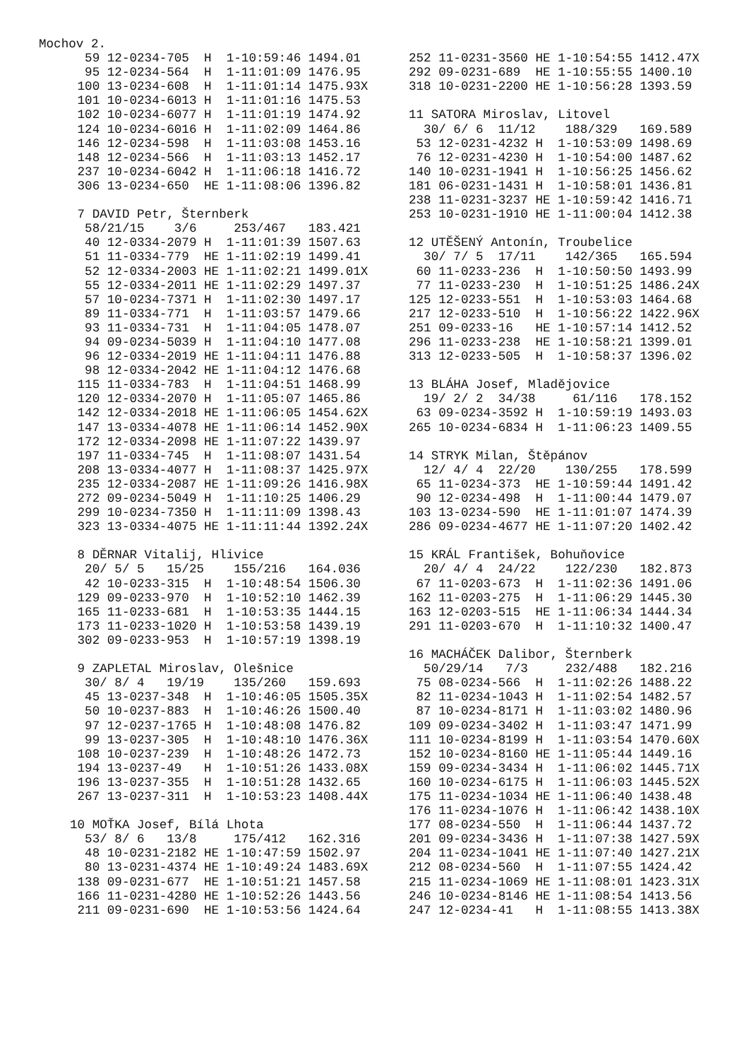Mochov 2.
  59 12-0234-705  H  1-10:59:46 1494.01
  95 12-0234-564  H  1-11:01:09 1476.95
 100 13-0234-608  H  1-11:01:14 1475.93X
 101 10-0234-6013 H  1-11:01:16 1475.53
 102 10-0234-6077 H  1-11:01:19 1474.92
 124 10-0234-6016 H  1-11:02:09 1464.86
 146 12-0234-598  H  1-11:03:08 1453.16
 148 12-0234-566  H  1-11:03:13 1452.17
 237 10-0234-6042 H  1-11:06:18 1416.72
 306 13-0234-650  HE 1-11:08:06 1396.82

 7 DAVID Petr, Šternberk
  58/21/15    3/6     253/467   183.421
  40 12-0334-2079 H  1-11:01:39 1507.63
  51 11-0334-779  HE 1-11:02:19 1499.41
  52 12-0334-2003 HE 1-11:02:21 1499.01X
  55 12-0334-2011 HE 1-11:02:29 1497.37
  57 10-0234-7371 H  1-11:02:30 1497.17
  89 11-0334-771  H  1-11:03:57 1479.66
  93 11-0334-731  H  1-11:04:05 1478.07
  94 09-0234-5039 H  1-11:04:10 1477.08
  96 12-0334-2019 HE 1-11:04:11 1476.88
  98 12-0334-2042 HE 1-11:04:12 1476.68
 115 11-0334-783  H  1-11:04:51 1468.99
 120 12-0334-2070 H  1-11:05:07 1465.86
 142 12-0334-2018 HE 1-11:06:05 1454.62X
 147 13-0334-4078 HE 1-11:06:14 1452.90X
 172 12-0334-2098 HE 1-11:07:22 1439.97
 197 11-0334-745  H  1-11:08:07 1431.54
 208 13-0334-4077 H  1-11:08:37 1425.97X
 235 12-0334-2087 HE 1-11:09:26 1416.98X
 272 09-0234-5049 H  1-11:10:25 1406.29
 299 10-0234-7350 H  1-11:11:09 1398.43
 323 13-0334-4075 HE 1-11:11:44 1392.24X

 8 DĚRNAR Vitalij, Hlivice
  20/ 5/ 5   15/25    155/216   164.036
  42 10-0233-315  H  1-10:48:54 1506.30
 129 09-0233-970  H  1-10:52:10 1462.39
 165 11-0233-681  H  1-10:53:35 1444.15
 173 11-0233-1020 H  1-10:53:58 1439.19
 302 09-0233-953  H  1-10:57:19 1398.19

 9 ZAPLETAL Miroslav, Olešnice
  30/ 8/ 4   19/19    135/260   159.693
  45 13-0237-348  H  1-10:46:05 1505.35X
  50 10-0237-883  H  1-10:46:26 1500.40
  97 12-0237-1765 H  1-10:48:08 1476.82
  99 13-0237-305  H  1-10:48:10 1476.36X
 108 10-0237-239  H  1-10:48:26 1472.73
 194 13-0237-49   H  1-10:51:26 1433.08X
 196 13-0237-355  H  1-10:51:28 1432.65
 267 13-0237-311  H  1-10:53:23 1408.44X

10 MOŤKA Josef, Bílá Lhota
  53/ 8/ 6   13/8     175/412   162.316
  48 10-0231-2182 HE 1-10:47:59 1502.97
  80 13-0231-4374 HE 1-10:49:24 1483.69X
 138 09-0231-677  HE 1-10:51:21 1457.58
 166 11-0231-4280 HE 1-10:52:26 1443.56
 211 09-0231-690  HE 1-10:53:56 1424.64
252 11-0231-3560 HE 1-10:54:55 1412.47X
292 09-0231-689  HE 1-10:55:55 1400.10
318 10-0231-2200 HE 1-10:56:28 1393.59

11 SATORA Miroslav, Litovel
  30/ 6/ 6  11/12    188/329   169.589
 53 12-0231-4232 H  1-10:53:09 1498.69
 76 12-0231-4230 H  1-10:54:00 1487.62
140 10-0231-1941 H  1-10:56:25 1456.62
181 06-0231-1431 H  1-10:58:01 1436.81
238 11-0231-3237 HE 1-10:59:42 1416.71
253 10-0231-1910 HE 1-11:00:04 1412.38

12 UTĚŠENÝ Antonín, Troubelice
  30/ 7/ 5  17/11    142/365   165.594
 60 11-0233-236  H  1-10:50:50 1493.99
 77 11-0233-230  H  1-10:51:25 1486.24X
125 12-0233-551  H  1-10:53:03 1464.68
217 12-0233-510  H  1-10:56:22 1422.96X
251 09-0233-16   HE 1-10:57:14 1412.52
296 11-0233-238  HE 1-10:58:21 1399.01
313 12-0233-505  H  1-10:58:37 1396.02

13 BLÁHA Josef, Mladějovice
  19/ 2/ 2  34/38     61/116   178.152
 63 09-0234-3592 H  1-10:59:19 1493.03
265 10-0234-6834 H  1-11:06:23 1409.55

14 STRYK Milan, Štěpánov
  12/ 4/ 4  22/20    130/255   178.599
 65 11-0234-373  HE 1-10:59:44 1491.42
 90 12-0234-498  H  1-11:00:44 1479.07
103 13-0234-590  HE 1-11:01:07 1474.39
286 09-0234-4677 HE 1-11:07:20 1402.42

15 KRÁL František, Bohuňovice
  20/ 4/ 4  24/22    122/230   182.873
 67 11-0203-673  H  1-11:02:36 1491.06
162 11-0203-275  H  1-11:06:29 1445.30
163 12-0203-515  HE 1-11:06:34 1444.34
291 11-0203-670  H  1-11:10:32 1400.47

16 MACHÁČEK Dalibor, Šternberk
  50/29/14   7/3     232/488   182.216
 75 08-0234-566  H  1-11:02:26 1488.22
 82 11-0234-1043 H  1-11:02:54 1482.57
 87 10-0234-8171 H  1-11:03:02 1480.96
109 09-0234-3402 H  1-11:03:47 1471.99
111 10-0234-8199 H  1-11:03:54 1470.60X
152 10-0234-8160 HE 1-11:05:44 1449.16
159 09-0234-3434 H  1-11:06:02 1445.71X
160 10-0234-6175 H  1-11:06:03 1445.52X
175 11-0234-1034 HE 1-11:06:40 1438.48
176 11-0234-1076 H  1-11:06:42 1438.10X
177 08-0234-550  H  1-11:06:44 1437.72
201 09-0234-3436 H  1-11:07:38 1427.59X
204 11-0234-1041 HE 1-11:07:40 1427.21X
212 08-0234-560  H  1-11:07:55 1424.42
215 11-0234-1069 HE 1-11:08:01 1423.31X
246 10-0234-8146 HE 1-11:08:54 1413.56
247 12-0234-41   H  1-11:08:55 1413.38X